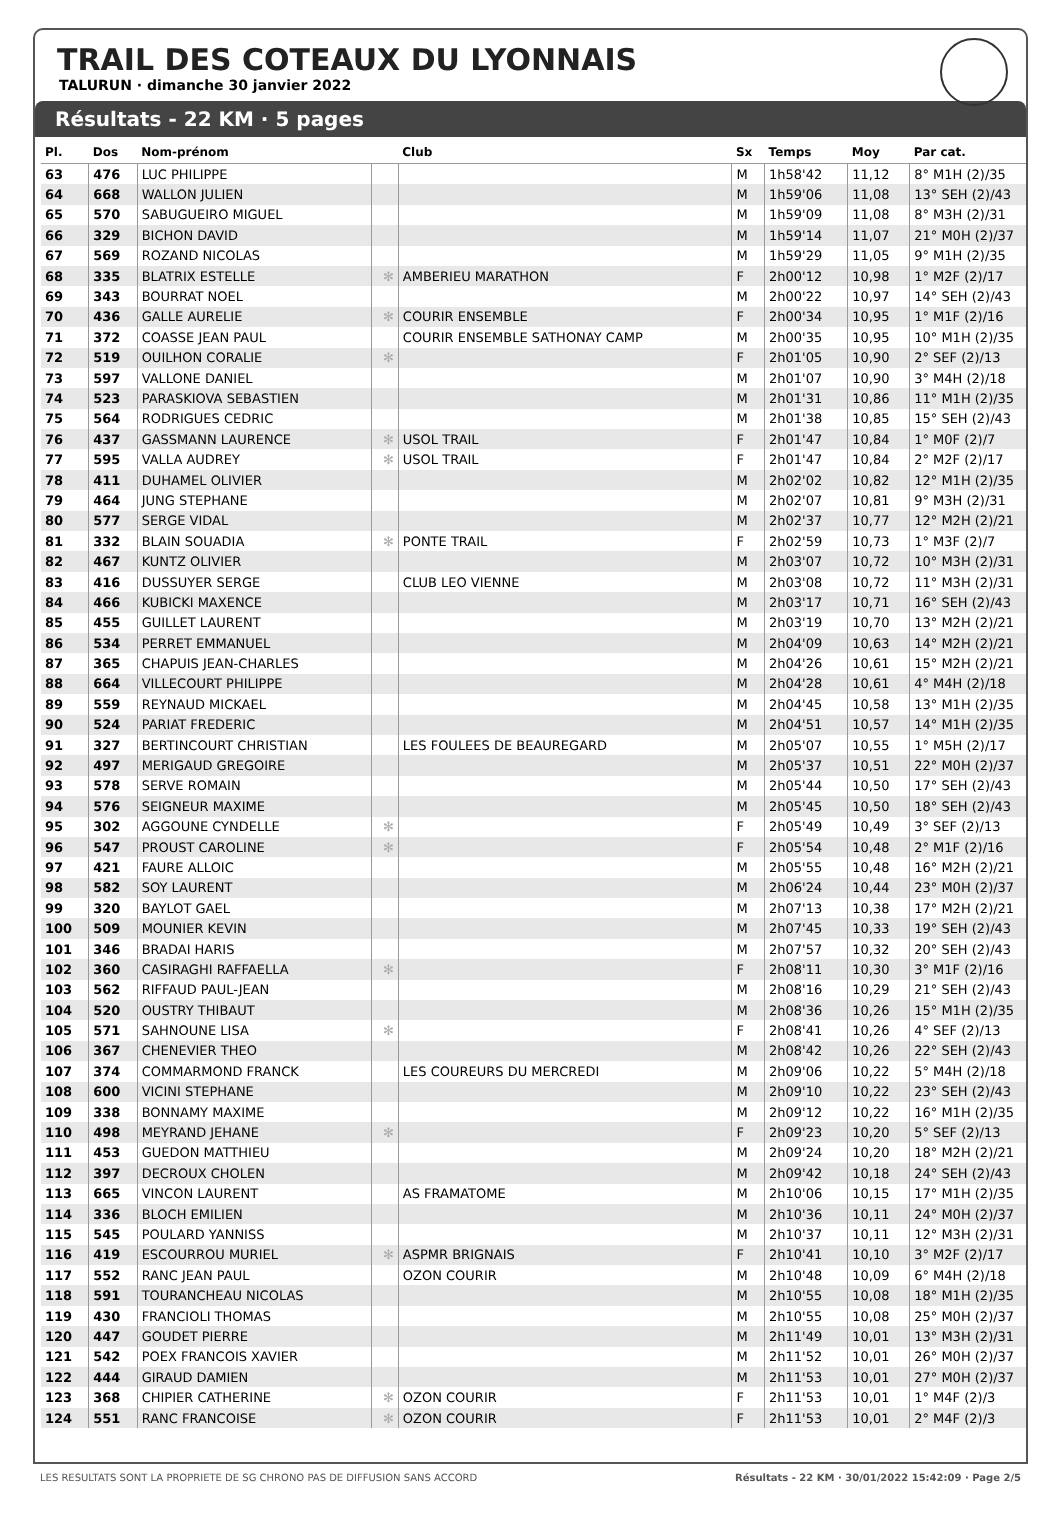TRAIL DES COTEAUX DU LYONNAIS
TALURUN · dimanche 30 janvier 2022
Résultats - 22 KM · 5 pages
| Pl. | Dos | Nom-prénom | | Club | Sx | Temps | Moy | Par cat. |
| --- | --- | --- | --- | --- | --- | --- | --- | --- |
| 63 | 476 | LUC PHILIPPE | | | M | 1h58'42 | 11,12 | 8° M1H (2)/35 |
| 64 | 668 | WALLON JULIEN | | | M | 1h59'06 | 11,08 | 13° SEH (2)/43 |
| 65 | 570 | SABUGUEIRO MIGUEL | | | M | 1h59'09 | 11,08 | 8° M3H (2)/31 |
| 66 | 329 | BICHON DAVID | | | M | 1h59'14 | 11,07 | 21° M0H (2)/37 |
| 67 | 569 | ROZAND NICOLAS | | | M | 1h59'29 | 11,05 | 9° M1H (2)/35 |
| 68 | 335 | BLATRIX ESTELLE | ✻ | AMBERIEU MARATHON | F | 2h00'12 | 10,98 | 1° M2F (2)/17 |
| 69 | 343 | BOURRAT NOEL | | | M | 2h00'22 | 10,97 | 14° SEH (2)/43 |
| 70 | 436 | GALLE AURELIE | ✻ | COURIR ENSEMBLE | F | 2h00'34 | 10,95 | 1° M1F (2)/16 |
| 71 | 372 | COASSE JEAN PAUL | | COURIR ENSEMBLE SATHONAY CAMP | M | 2h00'35 | 10,95 | 10° M1H (2)/35 |
| 72 | 519 | OUILHON CORALIE | ✻ | | F | 2h01'05 | 10,90 | 2° SEF (2)/13 |
| 73 | 597 | VALLONE DANIEL | | | M | 2h01'07 | 10,90 | 3° M4H (2)/18 |
| 74 | 523 | PARASKIOVA SEBASTIEN | | | M | 2h01'31 | 10,86 | 11° M1H (2)/35 |
| 75 | 564 | RODRIGUES CEDRIC | | | M | 2h01'38 | 10,85 | 15° SEH (2)/43 |
| 76 | 437 | GASSMANN LAURENCE | ✻ | USOL TRAIL | F | 2h01'47 | 10,84 | 1° M0F (2)/7 |
| 77 | 595 | VALLA AUDREY | ✻ | USOL TRAIL | F | 2h01'47 | 10,84 | 2° M2F (2)/17 |
| 78 | 411 | DUHAMEL OLIVIER | | | M | 2h02'02 | 10,82 | 12° M1H (2)/35 |
| 79 | 464 | JUNG STEPHANE | | | M | 2h02'07 | 10,81 | 9° M3H (2)/31 |
| 80 | 577 | SERGE VIDAL | | | M | 2h02'37 | 10,77 | 12° M2H (2)/21 |
| 81 | 332 | BLAIN SOUADIA | ✻ | PONTE TRAIL | F | 2h02'59 | 10,73 | 1° M3F (2)/7 |
| 82 | 467 | KUNTZ OLIVIER | | | M | 2h03'07 | 10,72 | 10° M3H (2)/31 |
| 83 | 416 | DUSSUYER SERGE | | CLUB LEO VIENNE | M | 2h03'08 | 10,72 | 11° M3H (2)/31 |
| 84 | 466 | KUBICKI MAXENCE | | | M | 2h03'17 | 10,71 | 16° SEH (2)/43 |
| 85 | 455 | GUILLET LAURENT | | | M | 2h03'19 | 10,70 | 13° M2H (2)/21 |
| 86 | 534 | PERRET EMMANUEL | | | M | 2h04'09 | 10,63 | 14° M2H (2)/21 |
| 87 | 365 | CHAPUIS JEAN-CHARLES | | | M | 2h04'26 | 10,61 | 15° M2H (2)/21 |
| 88 | 664 | VILLECOURT PHILIPPE | | | M | 2h04'28 | 10,61 | 4° M4H (2)/18 |
| 89 | 559 | REYNAUD MICKAEL | | | M | 2h04'45 | 10,58 | 13° M1H (2)/35 |
| 90 | 524 | PARIAT FREDERIC | | | M | 2h04'51 | 10,57 | 14° M1H (2)/35 |
| 91 | 327 | BERTINCOURT CHRISTIAN | | LES FOULEES DE BEAUREGARD | M | 2h05'07 | 10,55 | 1° M5H (2)/17 |
| 92 | 497 | MERIGAUD GREGOIRE | | | M | 2h05'37 | 10,51 | 22° M0H (2)/37 |
| 93 | 578 | SERVE ROMAIN | | | M | 2h05'44 | 10,50 | 17° SEH (2)/43 |
| 94 | 576 | SEIGNEUR MAXIME | | | M | 2h05'45 | 10,50 | 18° SEH (2)/43 |
| 95 | 302 | AGGOUNE CYNDELLE | ✻ | | F | 2h05'49 | 10,49 | 3° SEF (2)/13 |
| 96 | 547 | PROUST CAROLINE | ✻ | | F | 2h05'54 | 10,48 | 2° M1F (2)/16 |
| 97 | 421 | FAURE ALLOIC | | | M | 2h05'55 | 10,48 | 16° M2H (2)/21 |
| 98 | 582 | SOY LAURENT | | | M | 2h06'24 | 10,44 | 23° M0H (2)/37 |
| 99 | 320 | BAYLOT GAEL | | | M | 2h07'13 | 10,38 | 17° M2H (2)/21 |
| 100 | 509 | MOUNIER KEVIN | | | M | 2h07'45 | 10,33 | 19° SEH (2)/43 |
| 101 | 346 | BRADAI HARIS | | | M | 2h07'57 | 10,32 | 20° SEH (2)/43 |
| 102 | 360 | CASIRAGHI RAFFAELLA | ✻ | | F | 2h08'11 | 10,30 | 3° M1F (2)/16 |
| 103 | 562 | RIFFAUD PAUL-JEAN | | | M | 2h08'16 | 10,29 | 21° SEH (2)/43 |
| 104 | 520 | OUSTRY THIBAUT | | | M | 2h08'36 | 10,26 | 15° M1H (2)/35 |
| 105 | 571 | SAHNOUNE LISA | ✻ | | F | 2h08'41 | 10,26 | 4° SEF (2)/13 |
| 106 | 367 | CHENEVIER THEO | | | M | 2h08'42 | 10,26 | 22° SEH (2)/43 |
| 107 | 374 | COMMARMOND FRANCK | | LES COUREURS DU MERCREDI | M | 2h09'06 | 10,22 | 5° M4H (2)/18 |
| 108 | 600 | VICINI STEPHANE | | | M | 2h09'10 | 10,22 | 23° SEH (2)/43 |
| 109 | 338 | BONNAMY MAXIME | | | M | 2h09'12 | 10,22 | 16° M1H (2)/35 |
| 110 | 498 | MEYRAND JEHANE | ✻ | | F | 2h09'23 | 10,20 | 5° SEF (2)/13 |
| 111 | 453 | GUEDON MATTHIEU | | | M | 2h09'24 | 10,20 | 18° M2H (2)/21 |
| 112 | 397 | DECROUX CHOLEN | | | M | 2h09'42 | 10,18 | 24° SEH (2)/43 |
| 113 | 665 | VINCON LAURENT | | AS FRAMATOME | M | 2h10'06 | 10,15 | 17° M1H (2)/35 |
| 114 | 336 | BLOCH EMILIEN | | | M | 2h10'36 | 10,11 | 24° M0H (2)/37 |
| 115 | 545 | POULARD YANNISS | | | M | 2h10'37 | 10,11 | 12° M3H (2)/31 |
| 116 | 419 | ESCOURROU MURIEL | ✻ | ASPMR BRIGNAIS | F | 2h10'41 | 10,10 | 3° M2F (2)/17 |
| 117 | 552 | RANC JEAN PAUL | | OZON COURIR | M | 2h10'48 | 10,09 | 6° M4H (2)/18 |
| 118 | 591 | TOURANCHEAU NICOLAS | | | M | 2h10'55 | 10,08 | 18° M1H (2)/35 |
| 119 | 430 | FRANCIOLI THOMAS | | | M | 2h10'55 | 10,08 | 25° M0H (2)/37 |
| 120 | 447 | GOUDET PIERRE | | | M | 2h11'49 | 10,01 | 13° M3H (2)/31 |
| 121 | 542 | POEX FRANCOIS XAVIER | | | M | 2h11'52 | 10,01 | 26° M0H (2)/37 |
| 122 | 444 | GIRAUD DAMIEN | | | M | 2h11'53 | 10,01 | 27° M0H (2)/37 |
| 123 | 368 | CHIPIER CATHERINE | ✻ | OZON COURIR | F | 2h11'53 | 10,01 | 1° M4F (2)/3 |
| 124 | 551 | RANC FRANCOISE | ✻ | OZON COURIR | F | 2h11'53 | 10,01 | 2° M4F (2)/3 |
LES RESULTATS SONT LA PROPRIETE DE SG CHRONO PAS DE DIFFUSION SANS ACCORD Résultats - 22 KM · 30/01/2022 15:42:09 · Page 2/5